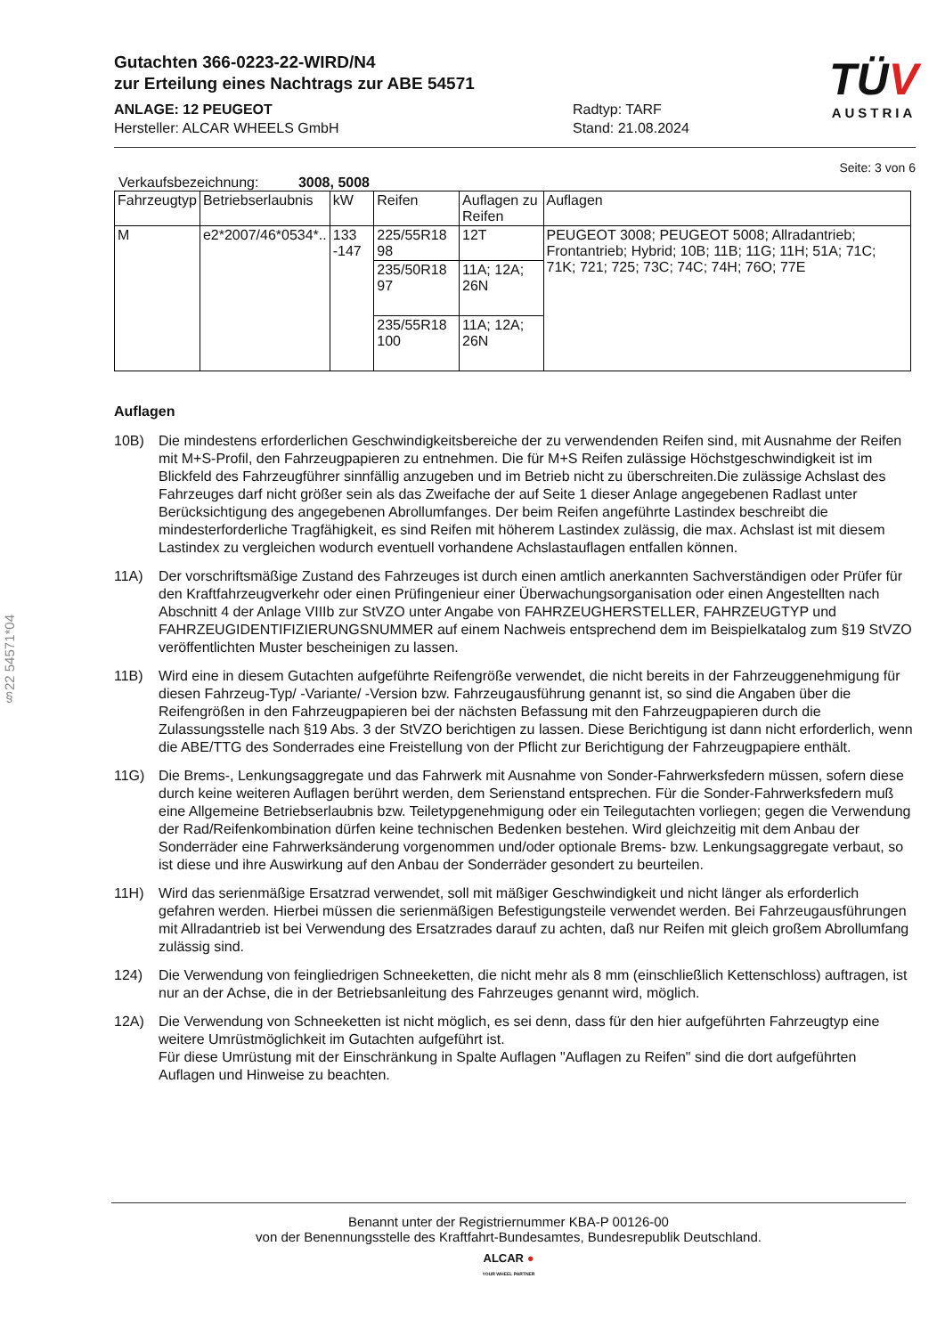§22 54571*04
Gutachten 366-0223-22-WIRD/N4
zur Erteilung eines Nachtrags zur ABE 54571
ANLAGE: 12 PEUGEOT
Hersteller: ALCAR WHEELS GmbH
Radtyp: TARF
Stand: 21.08.2024
TÜV
AUSTRIA
Seite: 3 von 6
Verkaufsbezeichnung: 3008, 5008
| Fahrzeugtyp | Betriebserlaubnis | kW | Reifen | Auflagen zu Reifen | Auflagen |
| --- | --- | --- | --- | --- | --- |
| M | e2*2007/46*0534*.. | 133 -147 | 225/55R18 98 | 12T | PEUGEOT 3008; PEUGEOT 5008; Allradantrieb; Frontantrieb; Hybrid; 10B; 11B; 11G; 11H; 51A; 71C; 71K; 721; 725; 73C; 74C; 74H; 76O; 77E |
| | | | 235/50R18 97 | 11A; 12A; 26N | |
| | | | 235/55R18 100 | 11A; 12A; 26N | |
Auflagen
10B) Die mindestens erforderlichen Geschwindigkeitsbereiche der zu verwendenden Reifen sind, mit Ausnahme der Reifen mit M+S-Profil, den Fahrzeugpapieren zu entnehmen. Die für M+S Reifen zulässige Höchstgeschwindigkeit ist im Blickfeld des Fahrzeugführer sinnfällig anzugeben und im Betrieb nicht zu überschreiten.Die zulässige Achslast des Fahrzeuges darf nicht größer sein als das Zweifache der auf Seite 1 dieser Anlage angegebenen Radlast unter Berücksichtigung des angegebenen Abrollumfanges. Der beim Reifen angeführte Lastindex beschreibt die mindesterforderliche Tragfähigkeit, es sind Reifen mit höherem Lastindex zulässig, die max. Achslast ist mit diesem Lastindex zu vergleichen wodurch eventuell vorhandene Achslastauflagen entfallen können.
11A) Der vorschriftsmäßige Zustand des Fahrzeuges ist durch einen amtlich anerkannten Sachverständigen oder Prüfer für den Kraftfahrzeugverkehr oder einen Prüfingenieur einer Überwachungsorganisation oder einen Angestellten nach Abschnitt 4 der Anlage VIIIb zur StVZO unter Angabe von FAHRZEUGHERSTELLER, FAHRZEUGTYP und FAHRZEUGIDENTIFIZIERUNGSNUMMER auf einem Nachweis entsprechend dem im Beispielkatalog zum §19 StVZO veröffentlichten Muster bescheinigen zu lassen.
11B) Wird eine in diesem Gutachten aufgeführte Reifengröße verwendet, die nicht bereits in der Fahrzeuggenehmigung für diesen Fahrzeug-Typ/ -Variante/ -Version bzw. Fahrzeugausführung genannt ist, so sind die Angaben über die Reifengrößen in den Fahrzeugpapieren bei der nächsten Befassung mit den Fahrzeugpapieren durch die Zulassungsstelle nach §19 Abs. 3 der StVZO berichtigen zu lassen. Diese Berichtigung ist dann nicht erforderlich, wenn die ABE/TTG des Sonderrades eine Freistellung von der Pflicht zur Berichtigung der Fahrzeugpapiere enthält.
11G) Die Brems-, Lenkungsaggregate und das Fahrwerk mit Ausnahme von Sonder-Fahrwerksfedern müssen, sofern diese durch keine weiteren Auflagen berührt werden, dem Serienstand entsprechen. Für die Sonder-Fahrwerksfedern muß eine Allgemeine Betriebserlaubnis bzw. Teiletypgenehmigung oder ein Teilegutachten vorliegen; gegen die Verwendung der Rad/Reifenkombination dürfen keine technischen Bedenken bestehen. Wird gleichzeitig mit dem Anbau der Sonderräder eine Fahrwerksänderung vorgenommen und/oder optionale Brems- bzw. Lenkungsaggregate verbaut, so ist diese und ihre Auswirkung auf den Anbau der Sonderräder gesondert zu beurteilen.
11H) Wird das serienmäßige Ersatzrad verwendet, soll mit mäßiger Geschwindigkeit und nicht länger als erforderlich gefahren werden. Hierbei müssen die serienmäßigen Befestigungsteile verwendet werden. Bei Fahrzeugausführungen mit Allradantrieb ist bei Verwendung des Ersatzrades darauf zu achten, daß nur Reifen mit gleich großem Abrollumfang zulässig sind.
124) Die Verwendung von feingliedrigen Schneeketten, die nicht mehr als 8 mm (einschließlich Kettenschloss) auftragen, ist nur an der Achse, die in der Betriebsanleitung des Fahrzeuges genannt wird, möglich.
12A) Die Verwendung von Schneeketten ist nicht möglich, es sei denn, dass für den hier aufgeführten Fahrzeugtyp eine weitere Umrüstmöglichkeit im Gutachten aufgeführt ist.
Für diese Umrüstung mit der Einschränkung in Spalte Auflagen "Auflagen zu Reifen" sind die dort aufgeführten Auflagen und Hinweise zu beachten.
Benannt unter der Registriernummer KBA-P 00126-00
von der Benennungsstelle des Kraftfahrt-Bundesamtes, Bundesrepublik Deutschland.
ALCAR ●
YOUR WHEEL PARTNER